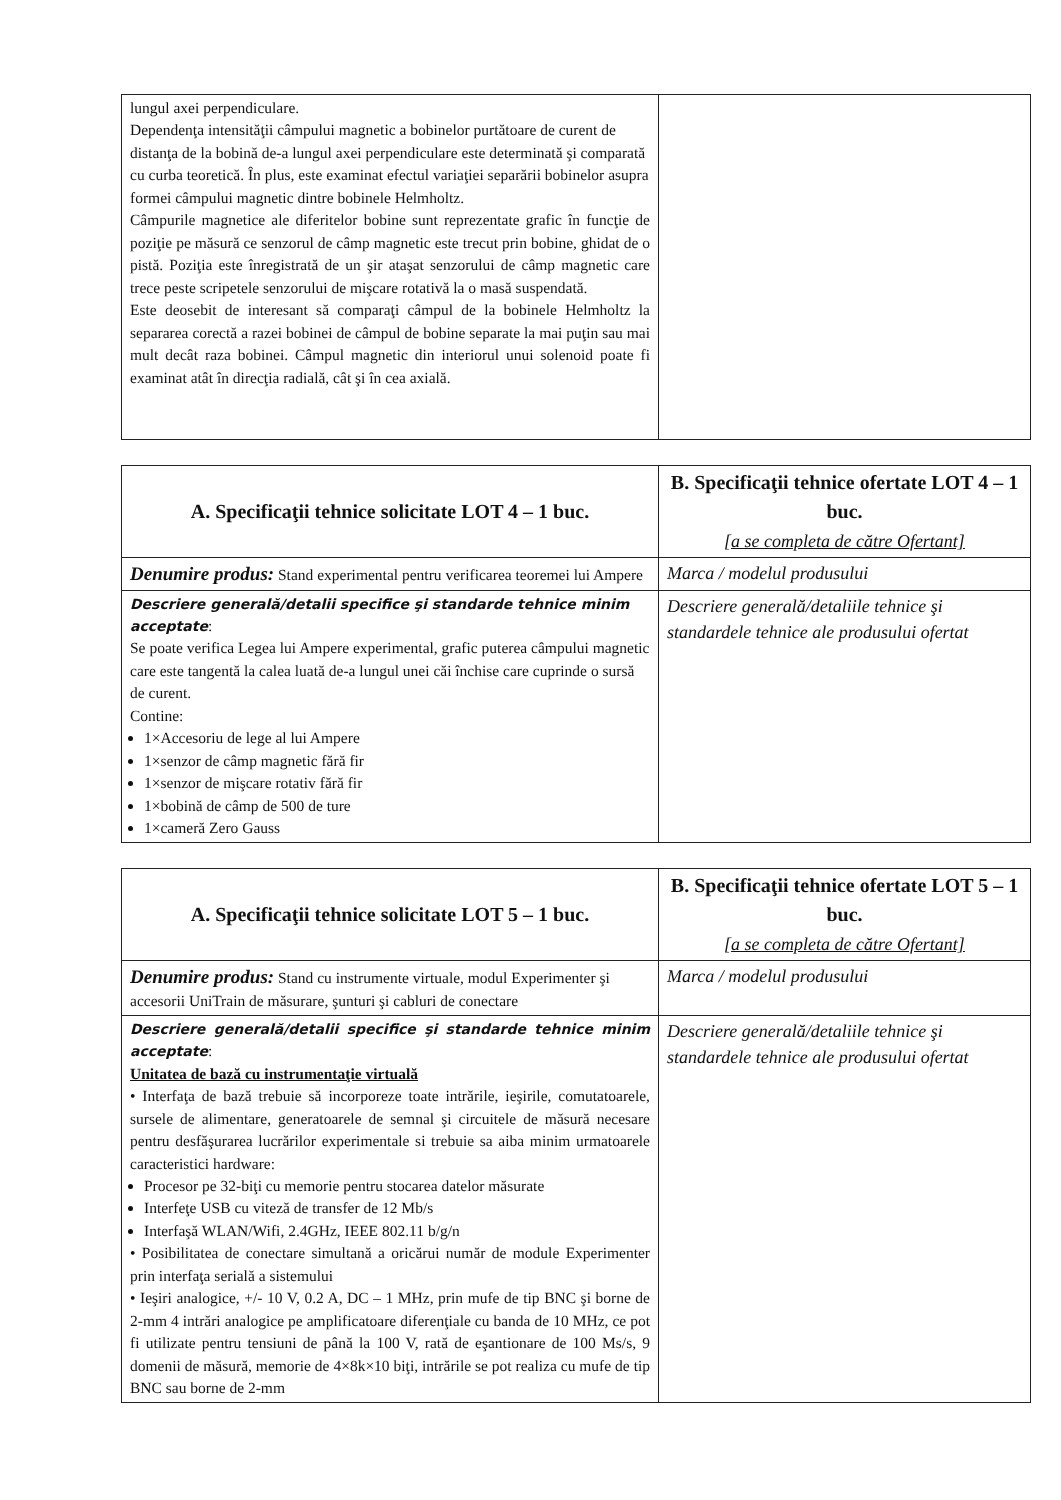| lungul axei perpendiculare. Dependenţa intensităţii câmpului magnetic a bobinelor purtătoare de curent de distanţa de la bobină de-a lungul axei perpendiculare este determinată şi comparată cu curba teoretică. În plus, este examinat efectul variaţiei separării bobinelor asupra formei câmpului magnetic dintre bobinele Helmholtz. Câmpurile magnetice ale diferitelor bobine sunt reprezentate grafic în funcţie de poziţie pe măsură ce senzorul de câmp magnetic este trecut prin bobine, ghidat de o pistă. Poziţia este înregistrată de un şir ataşat senzorului de câmp magnetic care trece peste scripetele senzorului de mişcare rotativă la o masă suspendată. Este deosebit de interesant să comparaţi câmpul de la bobinele Helmholtz la separarea corectă a razei bobinei de câmpul de bobine separate la mai puţin sau mai mult decât raza bobinei. Câmpul magnetic din interiorul unui solenoid poate fi examinat atât în direcţia radială, cât şi în cea axială. | |
| A. Specificaţii tehnice solicitate LOT 4 – 1 buc. | B. Specificaţii tehnice ofertate LOT 4 – 1 buc. [a se completa de către Ofertant] |
| Denumire produs: Stand experimental pentru verificarea teoremei lui Ampere | Marca / modelul produsului |
| Descriere generală/detalii specifice şi standarde tehnice minim acceptate : Se poate verifica Legea lui Ampere experimental, grafic puterea câmpului magnetic care este tangentă la calea luată de-a lungul unei căi închise care cuprinde o sursă de curent. Contine: 1×Accesoriu de lege al lui Ampere 1×senzor de câmp magnetic fără fir 1×senzor de mişcare rotativ fără fir 1×bobină de câmp de 500 de ture 1×cameră Zero Gauss | Descriere generală/detaliile tehnice şi standardele tehnice ale produsului ofertat |
| A. Specificaţii tehnice solicitate LOT 5 – 1 buc. | B. Specificaţii tehnice ofertate LOT 5 – 1 buc. [a se completa de către Ofertant] |
| Denumire produs: Stand cu instrumente virtuale, modul Experimenter şi accesorii UniTrain de măsurare, şunturi şi cabluri de conectare | Marca / modelul produsului |
| Descriere generală/detalii specifice şi standarde tehnice minim acceptate : Unitatea de bază cu instrumentaţie virtuală • Interfaţa de bază trebuie să incorporeze toate intrările, ieşirile, comutatoarele, sursele de alimentare, generatoarele de semnal şi circuitele de măsură necesare pentru desfăşurarea lucrărilor experimentale si trebuie sa aiba minim urmatoarele caracteristici hardware: Procesor pe 32-biţi cu memorie pentru stocarea datelor măsurate Interfeţe USB cu viteză de transfer de 12 Mb/s Interfaşă WLAN/Wifi, 2.4GHz, IEEE 802.11 b/g/n • Posibilitatea de conectare simultană a oricărui număr de module Experimenter prin interfaţa serială a sistemului • Ieşiri analogice, +/- 10 V, 0.2 A, DC – 1 MHz, prin mufe de tip BNC şi borne de 2-mm 4 intrări analogice pe amplificatoare diferenţiale cu banda de 10 MHz, ce pot fi utilizate pentru tensiuni de până la 100 V, rată de eşantionare de 100 Ms/s, 9 domenii de măsură, memorie de 4×8k×10 biţi, intrările se pot realiza cu mufe de tip BNC sau borne de 2-mm | Descriere generală/detaliile tehnice şi standardele tehnice ale produsului ofertat |